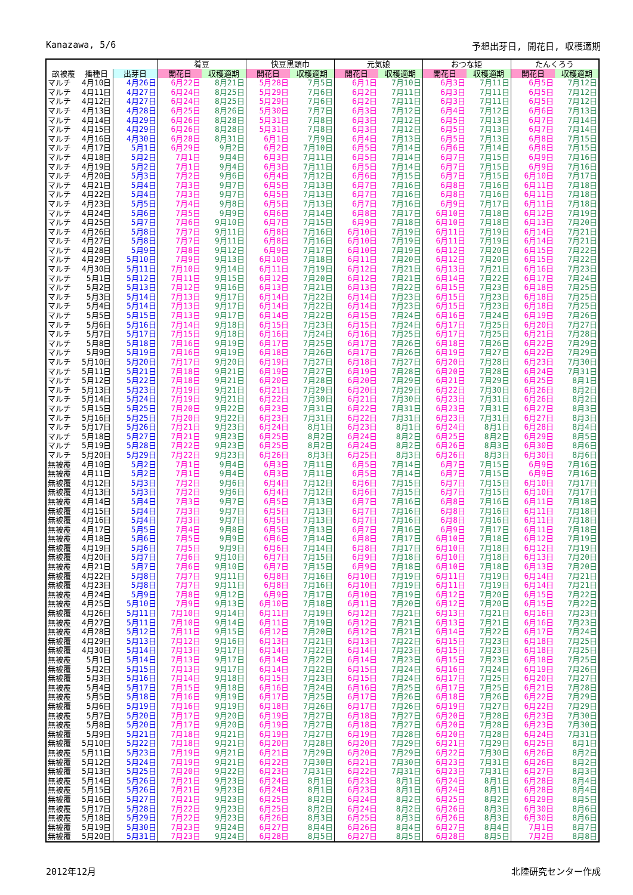Kanazawa, 5/6 予想出芽日, 開花日, 収穫適期
| | | | 肴豆 | | 快豆黒頭巾 | | 元気娘 | | おつな姫 | | たんくろう | |
| --- | --- | --- | --- | --- | --- | --- | --- | --- | --- | --- | --- | --- |
| 畝被覆 | 播種日 | 出芽日 | 開花日 | 収穫適期 | 開花日 | 収穫適期 | 開花日 | 収穫適期 | 開花日 | 収穫適期 | 開花日 | 収穫適期 |
| マルチ | 4月10日 | 4月26日 | 6月22日 | 8月21日 | 5月28日 | 7月5日 | 6月1日 | 7月10日 | 6月3日 | 7月11日 | 6月5日 | 7月12日 |
| マルチ | 4月11日 | 4月27日 | 6月24日 | 8月25日 | 5月29日 | 7月6日 | 6月2日 | 7月11日 | 6月3日 | 7月11日 | 6月5日 | 7月12日 |
| マルチ | 4月12日 | 4月27日 | 6月24日 | 8月25日 | 5月29日 | 7月6日 | 6月2日 | 7月11日 | 6月3日 | 7月11日 | 6月5日 | 7月12日 |
| マルチ | 4月13日 | 4月28日 | 6月25日 | 8月26日 | 5月30日 | 7月7日 | 6月3日 | 7月12日 | 6月4日 | 7月12日 | 6月6日 | 7月13日 |
| マルチ | 4月14日 | 4月29日 | 6月26日 | 8月28日 | 5月31日 | 7月8日 | 6月3日 | 7月12日 | 6月5日 | 7月13日 | 6月7日 | 7月14日 |
| マルチ | 4月15日 | 4月29日 | 6月26日 | 8月28日 | 5月31日 | 7月8日 | 6月3日 | 7月12日 | 6月5日 | 7月13日 | 6月7日 | 7月14日 |
| マルチ | 4月16日 | 4月30日 | 6月28日 | 8月31日 | 6月1日 | 7月9日 | 6月4日 | 7月13日 | 6月5日 | 7月13日 | 6月8日 | 7月15日 |
| マルチ | 4月17日 | 5月1日 | 6月29日 | 9月2日 | 6月2日 | 7月10日 | 6月5日 | 7月14日 | 6月6日 | 7月14日 | 6月8日 | 7月15日 |
| マルチ | 4月18日 | 5月2日 | 7月1日 | 9月4日 | 6月3日 | 7月11日 | 6月5日 | 7月14日 | 6月7日 | 7月15日 | 6月9日 | 7月16日 |
| マルチ | 4月19日 | 5月2日 | 7月1日 | 9月4日 | 6月3日 | 7月11日 | 6月5日 | 7月14日 | 6月7日 | 7月15日 | 6月9日 | 7月16日 |
| マルチ | 4月20日 | 5月3日 | 7月2日 | 9月6日 | 6月4日 | 7月12日 | 6月6日 | 7月15日 | 6月7日 | 7月15日 | 6月10日 | 7月17日 |
| マルチ | 4月21日 | 5月4日 | 7月3日 | 9月7日 | 6月5日 | 7月13日 | 6月7日 | 7月16日 | 6月8日 | 7月16日 | 6月11日 | 7月18日 |
| マルチ | 4月22日 | 5月4日 | 7月3日 | 9月7日 | 6月5日 | 7月13日 | 6月7日 | 7月16日 | 6月8日 | 7月16日 | 6月11日 | 7月18日 |
| マルチ | 4月23日 | 5月5日 | 7月4日 | 9月8日 | 6月5日 | 7月13日 | 6月7日 | 7月16日 | 6月9日 | 7月17日 | 6月11日 | 7月18日 |
| マルチ | 4月24日 | 5月6日 | 7月5日 | 9月9日 | 6月6日 | 7月14日 | 6月8日 | 7月17日 | 6月10日 | 7月18日 | 6月12日 | 7月19日 |
| マルチ | 4月25日 | 5月7日 | 7月6日 | 9月10日 | 6月7日 | 7月15日 | 6月9日 | 7月18日 | 6月10日 | 7月18日 | 6月13日 | 7月20日 |
| マルチ | 4月26日 | 5月8日 | 7月7日 | 9月11日 | 6月8日 | 7月16日 | 6月10日 | 7月19日 | 6月11日 | 7月19日 | 6月14日 | 7月21日 |
| マルチ | 4月27日 | 5月8日 | 7月7日 | 9月11日 | 6月8日 | 7月16日 | 6月10日 | 7月19日 | 6月11日 | 7月19日 | 6月14日 | 7月21日 |
| マルチ | 4月28日 | 5月9日 | 7月8日 | 9月12日 | 6月9日 | 7月17日 | 6月10日 | 7月19日 | 6月12日 | 7月20日 | 6月15日 | 7月22日 |
| マルチ | 4月29日 | 5月10日 | 7月9日 | 9月13日 | 6月10日 | 7月18日 | 6月11日 | 7月20日 | 6月12日 | 7月20日 | 6月15日 | 7月22日 |
| マルチ | 4月30日 | 5月11日 | 7月10日 | 9月14日 | 6月11日 | 7月19日 | 6月12日 | 7月21日 | 6月13日 | 7月21日 | 6月16日 | 7月23日 |
| マルチ | 5月1日 | 5月12日 | 7月11日 | 9月15日 | 6月12日 | 7月20日 | 6月12日 | 7月21日 | 6月14日 | 7月22日 | 6月17日 | 7月24日 |
| マルチ | 5月2日 | 5月13日 | 7月12日 | 9月16日 | 6月13日 | 7月21日 | 6月13日 | 7月22日 | 6月15日 | 7月23日 | 6月18日 | 7月25日 |
| マルチ | 5月3日 | 5月14日 | 7月13日 | 9月17日 | 6月14日 | 7月22日 | 6月14日 | 7月23日 | 6月15日 | 7月23日 | 6月18日 | 7月25日 |
| マルチ | 5月4日 | 5月14日 | 7月13日 | 9月17日 | 6月14日 | 7月22日 | 6月14日 | 7月23日 | 6月15日 | 7月23日 | 6月18日 | 7月25日 |
| マルチ | 5月5日 | 5月15日 | 7月13日 | 9月17日 | 6月14日 | 7月22日 | 6月15日 | 7月24日 | 6月16日 | 7月24日 | 6月19日 | 7月26日 |
| マルチ | 5月6日 | 5月16日 | 7月14日 | 9月18日 | 6月15日 | 7月23日 | 6月15日 | 7月24日 | 6月17日 | 7月25日 | 6月20日 | 7月27日 |
| マルチ | 5月7日 | 5月17日 | 7月15日 | 9月18日 | 6月16日 | 7月24日 | 6月16日 | 7月25日 | 6月17日 | 7月25日 | 6月21日 | 7月28日 |
| マルチ | 5月8日 | 5月18日 | 7月16日 | 9月19日 | 6月17日 | 7月25日 | 6月17日 | 7月26日 | 6月18日 | 7月26日 | 6月22日 | 7月29日 |
| マルチ | 5月9日 | 5月19日 | 7月16日 | 9月19日 | 6月18日 | 7月26日 | 6月17日 | 7月26日 | 6月19日 | 7月27日 | 6月22日 | 7月29日 |
| マルチ | 5月10日 | 5月20日 | 7月17日 | 9月20日 | 6月19日 | 7月27日 | 6月18日 | 7月27日 | 6月20日 | 7月28日 | 6月23日 | 7月30日 |
| マルチ | 5月11日 | 5月21日 | 7月18日 | 9月21日 | 6月19日 | 7月27日 | 6月19日 | 7月28日 | 6月20日 | 7月28日 | 6月24日 | 7月31日 |
| マルチ | 5月12日 | 5月22日 | 7月18日 | 9月21日 | 6月20日 | 7月28日 | 6月20日 | 7月29日 | 6月21日 | 7月29日 | 6月25日 | 8月1日 |
| マルチ | 5月13日 | 5月23日 | 7月19日 | 9月21日 | 6月21日 | 7月29日 | 6月20日 | 7月29日 | 6月22日 | 7月30日 | 6月26日 | 8月2日 |
| マルチ | 5月14日 | 5月24日 | 7月19日 | 9月21日 | 6月22日 | 7月30日 | 6月21日 | 7月30日 | 6月23日 | 7月31日 | 6月26日 | 8月2日 |
| マルチ | 5月15日 | 5月25日 | 7月20日 | 9月22日 | 6月23日 | 7月31日 | 6月22日 | 7月31日 | 6月23日 | 7月31日 | 6月27日 | 8月3日 |
| マルチ | 5月16日 | 5月25日 | 7月20日 | 9月22日 | 6月23日 | 7月31日 | 6月22日 | 7月31日 | 6月23日 | 7月31日 | 6月27日 | 8月3日 |
| マルチ | 5月17日 | 5月26日 | 7月21日 | 9月23日 | 6月24日 | 8月1日 | 6月23日 | 8月1日 | 6月24日 | 8月1日 | 6月28日 | 8月4日 |
| マルチ | 5月18日 | 5月27日 | 7月21日 | 9月23日 | 6月25日 | 8月2日 | 6月24日 | 8月2日 | 6月25日 | 8月2日 | 6月29日 | 8月5日 |
| マルチ | 5月19日 | 5月28日 | 7月22日 | 9月23日 | 6月25日 | 8月2日 | 6月24日 | 8月2日 | 6月26日 | 8月3日 | 6月30日 | 8月6日 |
| マルチ | 5月20日 | 5月29日 | 7月22日 | 9月23日 | 6月26日 | 8月3日 | 6月25日 | 8月3日 | 6月26日 | 8月3日 | 6月30日 | 8月6日 |
| 無被覆 | 4月10日 | 5月2日 | 7月1日 | 9月4日 | 6月3日 | 7月11日 | 6月5日 | 7月14日 | 6月7日 | 7月15日 | 6月9日 | 7月16日 |
| 無被覆 | 4月11日 | 5月2日 | 7月1日 | 9月4日 | 6月3日 | 7月11日 | 6月5日 | 7月14日 | 6月7日 | 7月15日 | 6月9日 | 7月16日 |
| 無被覆 | 4月12日 | 5月3日 | 7月2日 | 9月6日 | 6月4日 | 7月12日 | 6月6日 | 7月15日 | 6月7日 | 7月15日 | 6月10日 | 7月17日 |
| 無被覆 | 4月13日 | 5月3日 | 7月2日 | 9月6日 | 6月4日 | 7月12日 | 6月6日 | 7月15日 | 6月7日 | 7月15日 | 6月10日 | 7月17日 |
| 無被覆 | 4月14日 | 5月4日 | 7月3日 | 9月7日 | 6月5日 | 7月13日 | 6月7日 | 7月16日 | 6月8日 | 7月16日 | 6月11日 | 7月18日 |
| 無被覆 | 4月15日 | 5月4日 | 7月3日 | 9月7日 | 6月5日 | 7月13日 | 6月7日 | 7月16日 | 6月8日 | 7月16日 | 6月11日 | 7月18日 |
| 無被覆 | 4月16日 | 5月4日 | 7月3日 | 9月7日 | 6月5日 | 7月13日 | 6月7日 | 7月16日 | 6月8日 | 7月16日 | 6月11日 | 7月18日 |
| 無被覆 | 4月17日 | 5月5日 | 7月4日 | 9月8日 | 6月5日 | 7月13日 | 6月7日 | 7月16日 | 6月9日 | 7月17日 | 6月11日 | 7月18日 |
| 無被覆 | 4月18日 | 5月6日 | 7月5日 | 9月9日 | 6月6日 | 7月14日 | 6月8日 | 7月17日 | 6月10日 | 7月18日 | 6月12日 | 7月19日 |
| 無被覆 | 4月19日 | 5月6日 | 7月5日 | 9月9日 | 6月6日 | 7月14日 | 6月8日 | 7月17日 | 6月10日 | 7月18日 | 6月12日 | 7月19日 |
| 無被覆 | 4月20日 | 5月7日 | 7月6日 | 9月10日 | 6月7日 | 7月15日 | 6月9日 | 7月18日 | 6月10日 | 7月18日 | 6月13日 | 7月20日 |
| 無被覆 | 4月21日 | 5月7日 | 7月6日 | 9月10日 | 6月7日 | 7月15日 | 6月9日 | 7月18日 | 6月10日 | 7月18日 | 6月13日 | 7月20日 |
| 無被覆 | 4月22日 | 5月8日 | 7月7日 | 9月11日 | 6月8日 | 7月16日 | 6月10日 | 7月19日 | 6月11日 | 7月19日 | 6月14日 | 7月21日 |
| 無被覆 | 4月23日 | 5月8日 | 7月7日 | 9月11日 | 6月8日 | 7月16日 | 6月10日 | 7月19日 | 6月11日 | 7月19日 | 6月14日 | 7月21日 |
| 無被覆 | 4月24日 | 5月9日 | 7月8日 | 9月12日 | 6月9日 | 7月17日 | 6月10日 | 7月19日 | 6月12日 | 7月20日 | 6月15日 | 7月22日 |
| 無被覆 | 4月25日 | 5月10日 | 7月9日 | 9月13日 | 6月10日 | 7月18日 | 6月11日 | 7月20日 | 6月12日 | 7月20日 | 6月15日 | 7月22日 |
| 無被覆 | 4月26日 | 5月11日 | 7月10日 | 9月14日 | 6月11日 | 7月19日 | 6月12日 | 7月21日 | 6月13日 | 7月21日 | 6月16日 | 7月23日 |
| 無被覆 | 4月27日 | 5月11日 | 7月10日 | 9月14日 | 6月11日 | 7月19日 | 6月12日 | 7月21日 | 6月13日 | 7月21日 | 6月16日 | 7月23日 |
| 無被覆 | 4月28日 | 5月12日 | 7月11日 | 9月15日 | 6月12日 | 7月20日 | 6月12日 | 7月21日 | 6月14日 | 7月22日 | 6月17日 | 7月24日 |
| 無被覆 | 4月29日 | 5月13日 | 7月12日 | 9月16日 | 6月13日 | 7月21日 | 6月13日 | 7月22日 | 6月15日 | 7月23日 | 6月18日 | 7月25日 |
| 無被覆 | 4月30日 | 5月14日 | 7月13日 | 9月17日 | 6月14日 | 7月22日 | 6月14日 | 7月23日 | 6月15日 | 7月23日 | 6月18日 | 7月25日 |
| 無被覆 | 5月1日 | 5月14日 | 7月13日 | 9月17日 | 6月14日 | 7月22日 | 6月14日 | 7月23日 | 6月15日 | 7月23日 | 6月18日 | 7月25日 |
| 無被覆 | 5月2日 | 5月15日 | 7月13日 | 9月17日 | 6月14日 | 7月22日 | 6月15日 | 7月24日 | 6月16日 | 7月24日 | 6月19日 | 7月26日 |
| 無被覆 | 5月3日 | 5月16日 | 7月14日 | 9月18日 | 6月15日 | 7月23日 | 6月15日 | 7月24日 | 6月17日 | 7月25日 | 6月20日 | 7月27日 |
| 無被覆 | 5月4日 | 5月17日 | 7月15日 | 9月18日 | 6月16日 | 7月24日 | 6月16日 | 7月25日 | 6月17日 | 7月25日 | 6月21日 | 7月28日 |
| 無被覆 | 5月5日 | 5月18日 | 7月16日 | 9月19日 | 6月17日 | 7月25日 | 6月17日 | 7月26日 | 6月18日 | 7月26日 | 6月22日 | 7月29日 |
| 無被覆 | 5月6日 | 5月19日 | 7月16日 | 9月19日 | 6月18日 | 7月26日 | 6月17日 | 7月26日 | 6月19日 | 7月27日 | 6月22日 | 7月29日 |
| 無被覆 | 5月7日 | 5月20日 | 7月17日 | 9月20日 | 6月19日 | 7月27日 | 6月18日 | 7月27日 | 6月20日 | 7月28日 | 6月23日 | 7月30日 |
| 無被覆 | 5月8日 | 5月20日 | 7月17日 | 9月20日 | 6月19日 | 7月27日 | 6月18日 | 7月27日 | 6月20日 | 7月28日 | 6月23日 | 7月30日 |
| 無被覆 | 5月9日 | 5月21日 | 7月18日 | 9月21日 | 6月19日 | 7月27日 | 6月19日 | 7月28日 | 6月20日 | 7月28日 | 6月24日 | 7月31日 |
| 無被覆 | 5月10日 | 5月22日 | 7月18日 | 9月21日 | 6月20日 | 7月28日 | 6月20日 | 7月29日 | 6月21日 | 7月29日 | 6月25日 | 8月1日 |
| 無被覆 | 5月11日 | 5月23日 | 7月19日 | 9月21日 | 6月21日 | 7月29日 | 6月20日 | 7月29日 | 6月22日 | 7月30日 | 6月26日 | 8月2日 |
| 無被覆 | 5月12日 | 5月24日 | 7月19日 | 9月21日 | 6月22日 | 7月30日 | 6月21日 | 7月30日 | 6月23日 | 7月31日 | 6月26日 | 8月2日 |
| 無被覆 | 5月13日 | 5月25日 | 7月20日 | 9月22日 | 6月23日 | 7月31日 | 6月22日 | 7月31日 | 6月23日 | 7月31日 | 6月27日 | 8月3日 |
| 無被覆 | 5月14日 | 5月26日 | 7月21日 | 9月23日 | 6月24日 | 8月1日 | 6月23日 | 8月1日 | 6月24日 | 8月1日 | 6月28日 | 8月4日 |
| 無被覆 | 5月15日 | 5月26日 | 7月21日 | 9月23日 | 6月24日 | 8月1日 | 6月23日 | 8月1日 | 6月24日 | 8月1日 | 6月28日 | 8月4日 |
| 無被覆 | 5月16日 | 5月27日 | 7月21日 | 9月23日 | 6月25日 | 8月2日 | 6月24日 | 8月2日 | 6月25日 | 8月2日 | 6月29日 | 8月5日 |
| 無被覆 | 5月17日 | 5月28日 | 7月22日 | 9月23日 | 6月25日 | 8月2日 | 6月24日 | 8月2日 | 6月26日 | 8月3日 | 6月30日 | 8月6日 |
| 無被覆 | 5月18日 | 5月29日 | 7月22日 | 9月23日 | 6月26日 | 8月3日 | 6月25日 | 8月3日 | 6月26日 | 8月3日 | 6月30日 | 8月6日 |
| 無被覆 | 5月19日 | 5月30日 | 7月23日 | 9月24日 | 6月27日 | 8月4日 | 6月26日 | 8月4日 | 6月27日 | 8月4日 | 7月1日 | 8月7日 |
| 無被覆 | 5月20日 | 5月31日 | 7月23日 | 9月24日 | 6月28日 | 8月5日 | 6月27日 | 8月5日 | 6月28日 | 8月5日 | 7月2日 | 8月8日 |
2012年12月 北陸研究センター作成